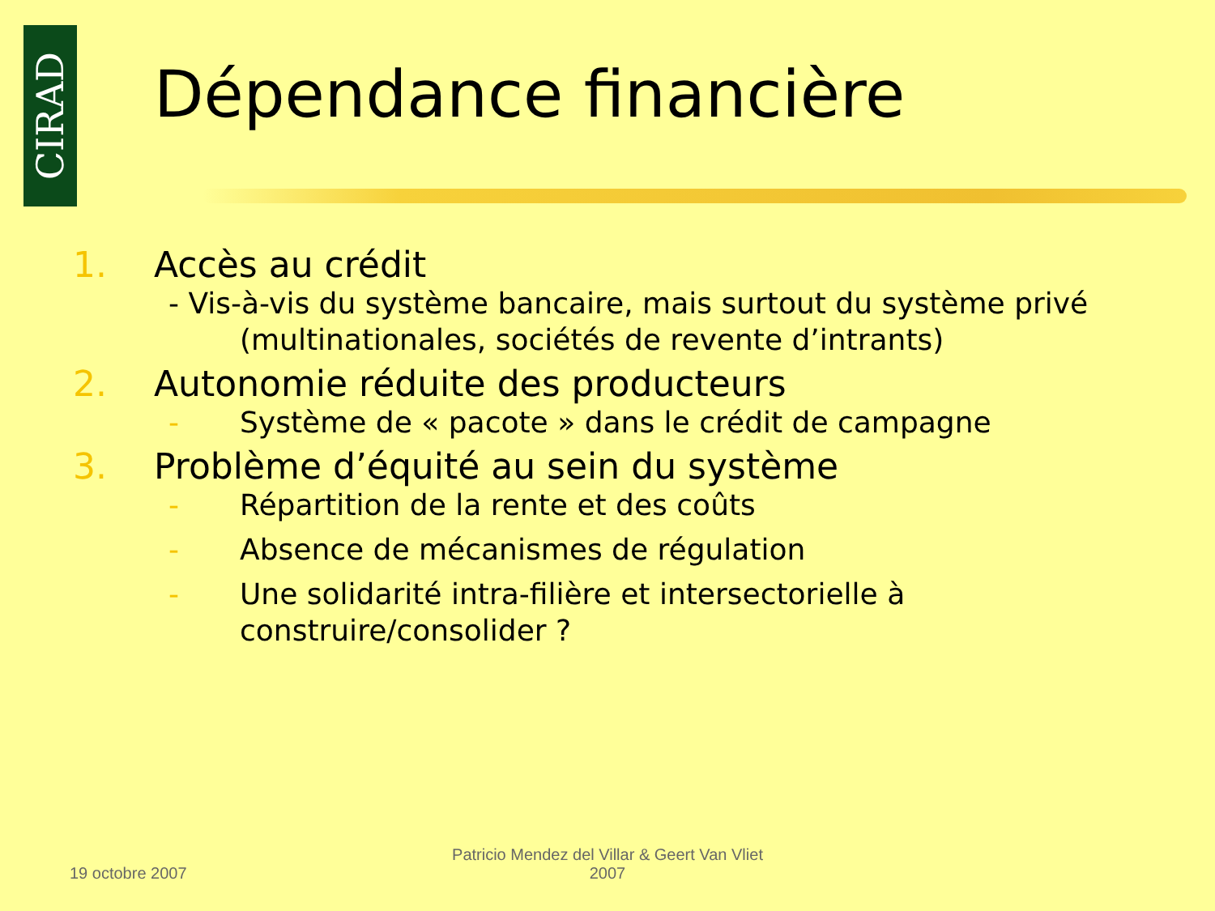CIRAD
Dépendance financière
1. Accès au crédit
- Vis-à-vis du système bancaire, mais surtout du système privé
(multinationales, sociétés de revente d’intrants)
2. Autonomie réduite des producteurs
- Système de « pacote » dans le crédit de campagne
3. Problème d’équité au sein du système
- Répartition de la rente et des coûts
- Absence de mécanismes de régulation
- Une solidarité intra-filière et intersectorielle à
construire/consolider ?
19 octobre 2007
Patricio Mendez del Villar & Geert Van Vliet
2007